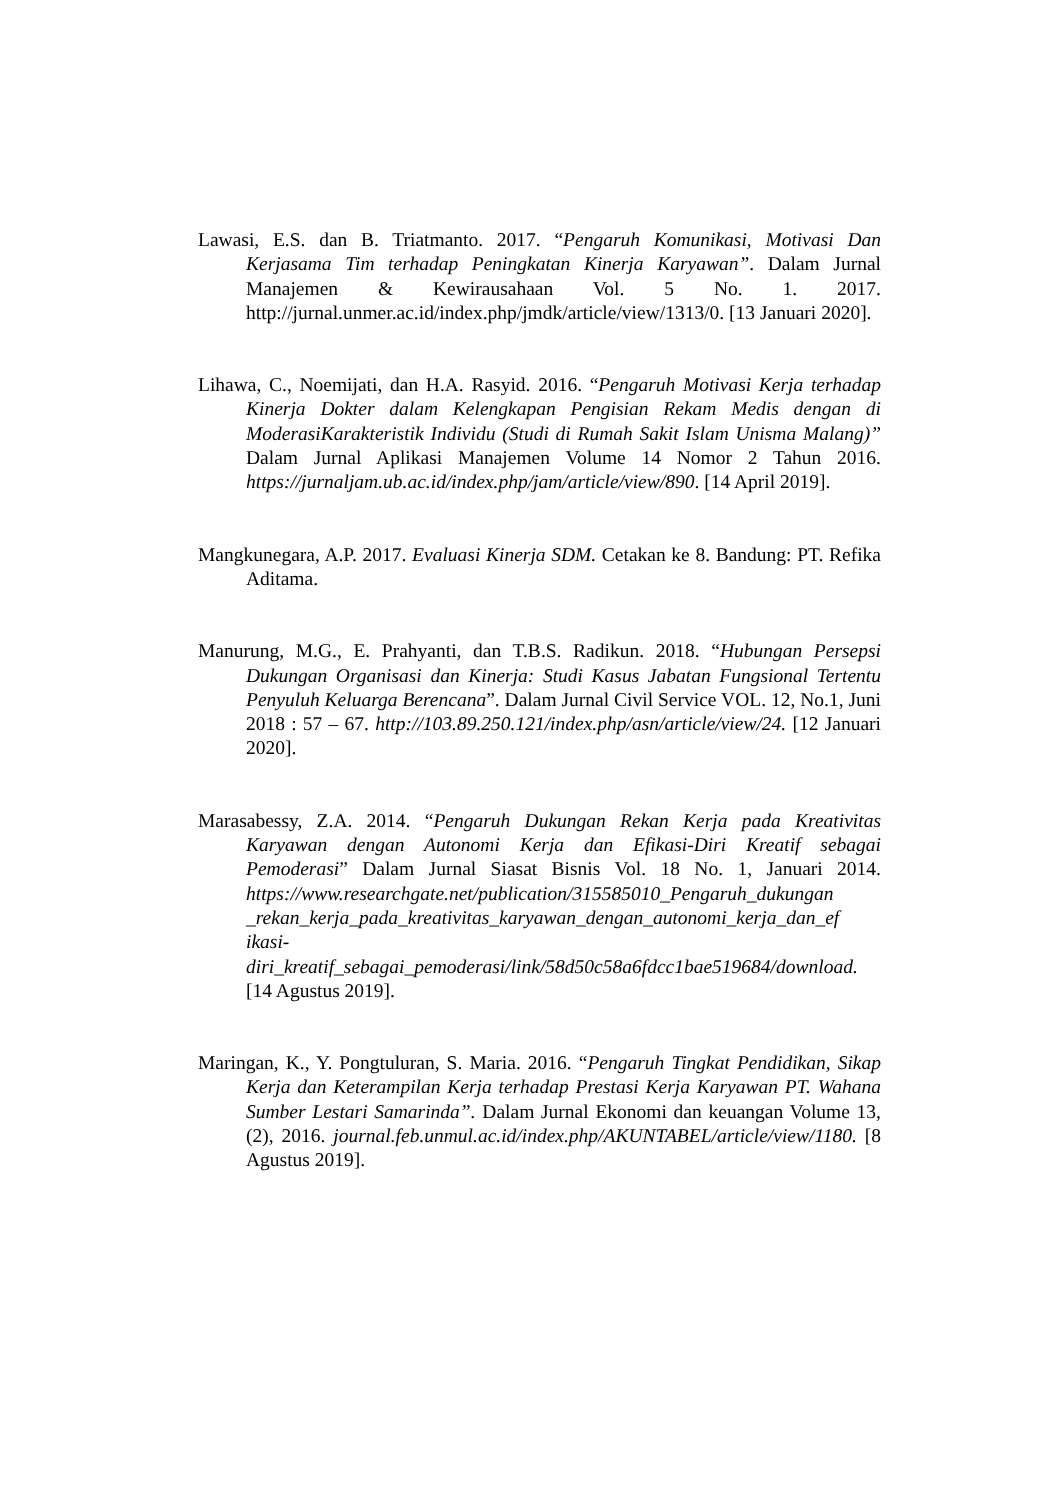Lawasi, E.S. dan B. Triatmanto. 2017. “Pengaruh Komunikasi, Motivasi Dan Kerjasama Tim terhadap Peningkatan Kinerja Karyawan”. Dalam Jurnal Manajemen & Kewirausahaan Vol. 5 No. 1. 2017. http://jurnal.unmer.ac.id/index.php/jmdk/article/view/1313/0. [13 Januari 2020].
Lihawa, C., Noemijati, dan H.A. Rasyid. 2016. “Pengaruh Motivasi Kerja terhadap Kinerja Dokter dalam Kelengkapan Pengisian Rekam Medis dengan di ModerasiKarakteristik Individu (Studi di Rumah Sakit Islam Unisma Malang)” Dalam Jurnal Aplikasi Manajemen Volume 14 Nomor 2 Tahun 2016. https://jurnaljam.ub.ac.id/index.php/jam/article/view/890. [14 April 2019].
Mangkunegara, A.P. 2017. Evaluasi Kinerja SDM. Cetakan ke 8. Bandung: PT. Refika Aditama.
Manurung, M.G., E. Prahyanti, dan T.B.S. Radikun. 2018. “Hubungan Persepsi Dukungan Organisasi dan Kinerja: Studi Kasus Jabatan Fungsional Tertentu Penyuluh Keluarga Berencana”. Dalam Jurnal Civil Service VOL. 12, No.1, Juni 2018 : 57 – 67. http://103.89.250.121/index.php/asn/article/view/24. [12 Januari 2020].
Marasabessy, Z.A. 2014. “Pengaruh Dukungan Rekan Kerja pada Kreativitas Karyawan dengan Autonomi Kerja dan Efikasi-Diri Kreatif sebagai Pemoderasi” Dalam Jurnal Siasat Bisnis Vol. 18 No. 1, Januari 2014. https://www.researchgate.net/publication/315585010_Pengaruh_dukungan _rekan_kerja_pada_kreativitas_karyawan_dengan_autonomi_kerja_dan_ef ikasi-diri_kreatif_sebagai_pemoderasi/link/58d50c58a6fdcc1bae519684/download. [14 Agustus 2019].
Maringan, K., Y. Pongtuluran, S. Maria. 2016. “Pengaruh Tingkat Pendidikan, Sikap Kerja dan Keterampilan Kerja terhadap Prestasi Kerja Karyawan PT. Wahana Sumber Lestari Samarinda”. Dalam Jurnal Ekonomi dan keuangan Volume 13, (2), 2016. journal.feb.unmul.ac.id/index.php/AKUNTABEL/article/view/1180. [8 Agustus 2019].